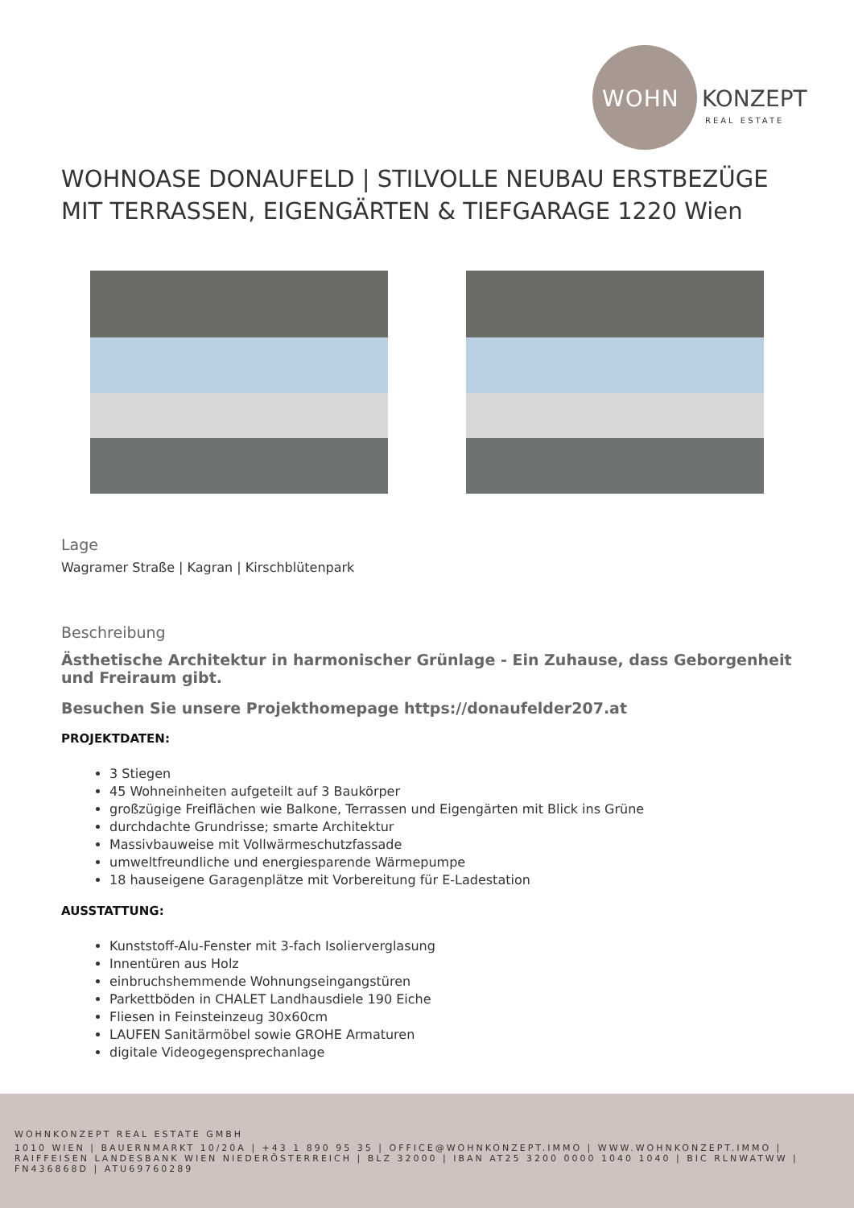WOHN KONZEPT
REAL ESTATE
WOHNOASE DONAUFELD | STILVOLLE NEUBAU ERSTBEZÜGE MIT TERRASSEN, EIGENGÄRTEN & TIEFGARAGE 1220 Wien
Lage
Wagramer Straße | Kagran | Kirschblütenpark
Beschreibung
Ästhetische Architektur in harmonischer Grünlage - Ein Zuhause, dass Geborgenheit und Freiraum gibt.
Besuchen Sie unsere Projekthomepage https://donaufelder207.at
PROJEKTDATEN:
3 Stiegen
45 Wohneinheiten aufgeteilt auf 3 Baukörper
großzügige Freiflächen wie Balkone, Terrassen und Eigengärten mit Blick ins Grüne
durchdachte Grundrisse; smarte Architektur
Massivbauweise mit Vollwärmeschutzfassade
umweltfreundliche und energiesparende Wärmepumpe
18 hauseigene Garagenplätze mit Vorbereitung für E-Ladestation
AUSSTATTUNG:
Kunststoff-Alu-Fenster mit 3-fach Isolierverglasung
Innentüren aus Holz
einbruchshemmende Wohnungseingangstüren
Parkettböden in CHALET Landhausdiele 190 Eiche
Fliesen in Feinsteinzeug 30x60cm
LAUFEN Sanitärmöbel sowie GROHE Armaturen
digitale Videogegensprechanlage
WOHNKONZEPT REAL ESTATE GMBH
1010 WIEN | BAUERNMARKT 10/20A | +43 1 890 95 35 | OFFICE@WOHNKONZEPT.IMMO | WWW.WOHNKONZEPT.IMMO | RAIFFEISEN LANDESBANK WIEN NIEDERÖSTERREICH | BLZ 32000 | IBAN AT25 3200 0000 1040 1040 | BIC RLNWATWW | FN436868D | ATU69760289